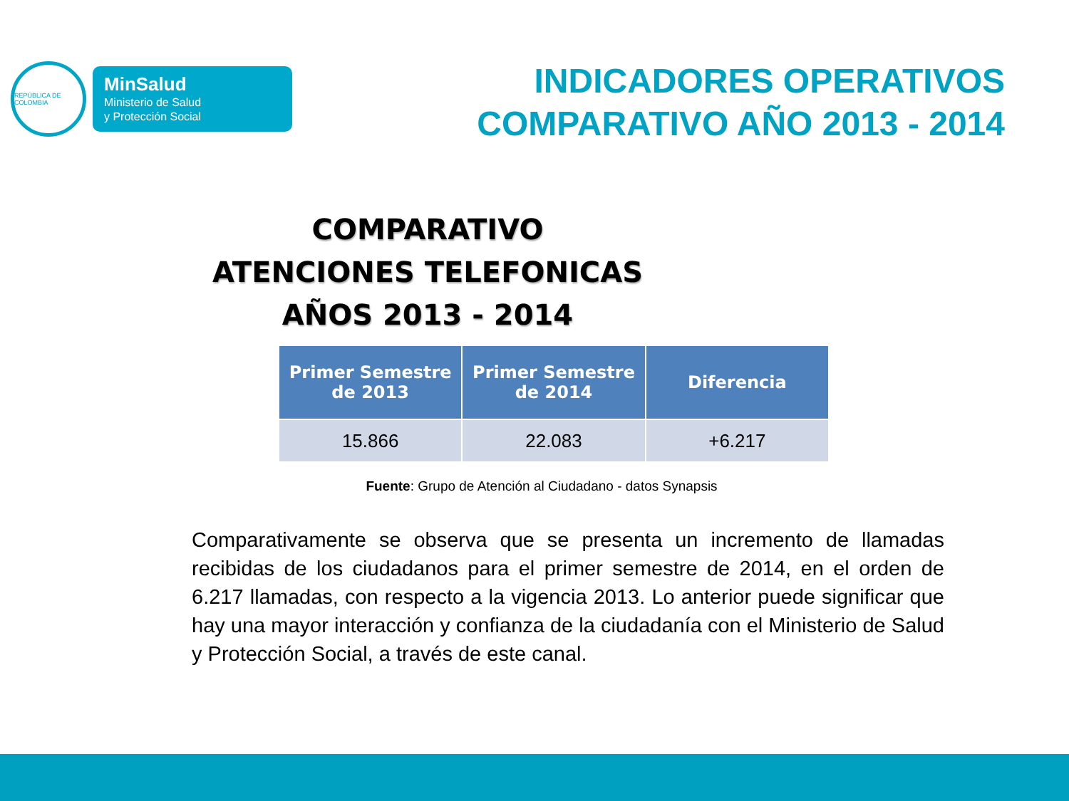REPÚBLICA DE COLOMBIA
MinSalud
Ministerio de Salud
y Protección Social
INDICADORES OPERATIVOS
COMPARATIVO AÑO 2013 - 2014
COMPARATIVO ATENCIONES TELEFONICAS AÑOS 2013 - 2014
| Primer Semestre de 2013 | Primer Semestre de 2014 | Diferencia |
| --- | --- | --- |
| 15.866 | 22.083 | +6.217 |
Fuente: Grupo de Atención al Ciudadano - datos Synapsis
Comparativamente se observa que se presenta un incremento de llamadas recibidas de los ciudadanos para el primer semestre de 2014, en el orden de 6.217 llamadas, con respecto a la vigencia 2013. Lo anterior puede significar que hay una mayor interacción y confianza de la ciudadanía con el Ministerio de Salud y Protección Social, a través de este canal.